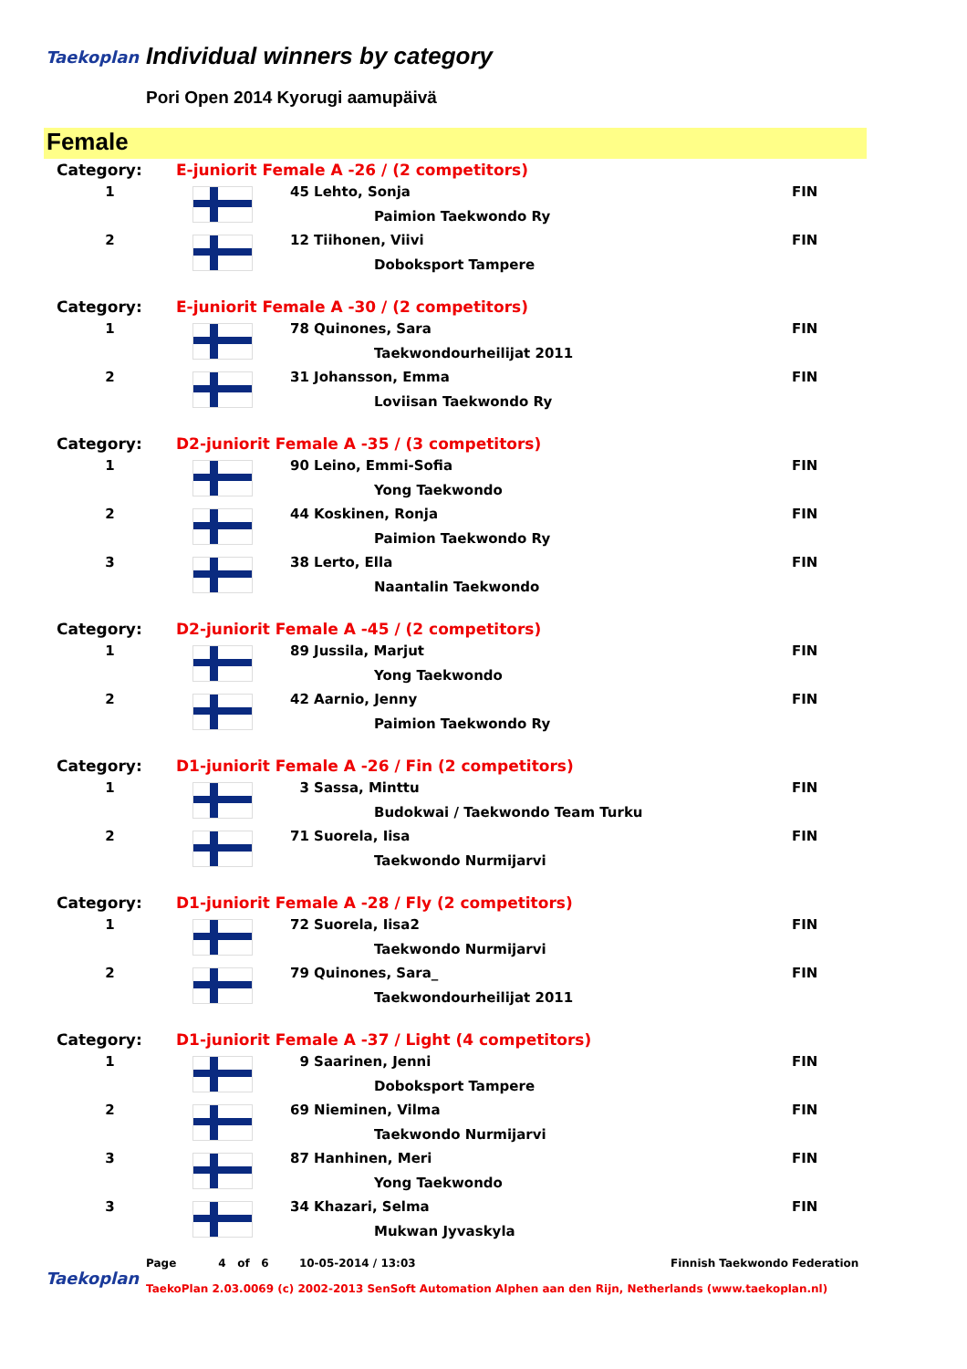Taekoplan Individual winners by category
Pori Open 2014 Kyorugi aamupäivä
Female
| Category: | E-juniorit Female A -26 / (2 competitors) | | |
| 1 | | 45 Lehto, Sonja | FIN |
| | | Paimion Taekwondo Ry | |
| 2 | | 12 Tiihonen, Viivi | FIN |
| | | Doboksport Tampere | |
| Category: | E-juniorit Female A -30 / (2 competitors) | | |
| 1 | | 78 Quinones, Sara | FIN |
| | | Taekwondourheilijat 2011 | |
| 2 | | 31 Johansson, Emma | FIN |
| | | Loviisan Taekwondo Ry | |
| Category: | D2-juniorit Female A -35 / (3 competitors) | | |
| 1 | | 90 Leino, Emmi-Sofia | FIN |
| | | Yong Taekwondo | |
| 2 | | 44 Koskinen, Ronja | FIN |
| | | Paimion Taekwondo Ry | |
| 3 | | 38 Lerto, Ella | FIN |
| | | Naantalin Taekwondo | |
| Category: | D2-juniorit Female A -45 / (2 competitors) | | |
| 1 | | 89 Jussila, Marjut | FIN |
| | | Yong Taekwondo | |
| 2 | | 42 Aarnio, Jenny | FIN |
| | | Paimion Taekwondo Ry | |
| Category: | D1-juniorit Female A -26 / Fin (2 competitors) | | |
| 1 | | 3 Sassa, Minttu | FIN |
| | | Budokwai / Taekwondo Team Turku | |
| 2 | | 71 Suorela, Iisa | FIN |
| | | Taekwondo Nurmijarvi | |
| Category: | D1-juniorit Female A -28 / Fly (2 competitors) | | |
| 1 | | 72 Suorela, Iisa2 | FIN |
| | | Taekwondo Nurmijarvi | |
| 2 | | 79 Quinones, Sara_ | FIN |
| | | Taekwondourheilijat 2011 | |
| Category: | D1-juniorit Female A -37 / Light (4 competitors) | | |
| 1 | | 9 Saarinen, Jenni | FIN |
| | | Doboksport Tampere | |
| 2 | | 69 Nieminen, Vilma | FIN |
| | | Taekwondo Nurmijarvi | |
| 3 | | 87 Hanhinen, Meri | FIN |
| | | Yong Taekwondo | |
| 3 | | 34 Khazari, Selma | FIN |
| | | Mukwan Jyvaskyla | |
Taekoplan
Page 4 of 6 10-05-2014 / 13:03
Finnish Taekwondo Federation
TaekoPlan 2.03.0069 (c) 2002-2013 SenSoft Automation Alphen aan den Rijn, Netherlands (www.taekoplan.nl)